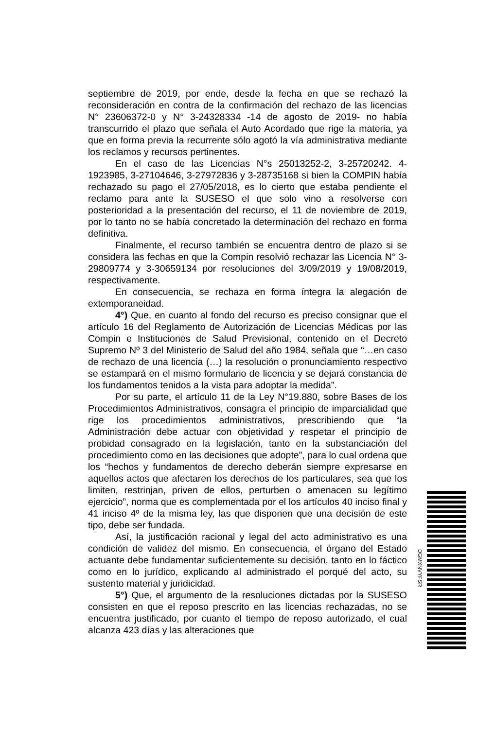septiembre de 2019, por ende, desde la fecha en que se rechazó la reconsideración en contra de la confirmación del rechazo de las licencias N° 23606372-0 y N° 3-24328334 -14 de agosto de 2019- no había transcurrido el plazo que señala el Auto Acordado que rige la materia, ya que en forma previa la recurrente sólo agotó la vía administrativa mediante los reclamos y recursos pertinentes.
En el caso de las Licencias N°s 25013252-2, 3-25720242. 4-1923985, 3-27104646, 3-27972836 y 3-28735168 si bien la COMPIN había rechazado su pago el 27/05/2018, es lo cierto que estaba pendiente el reclamo para ante la SUSESO el que solo vino a resolverse con posterioridad a la presentación del recurso, el 11 de noviembre de 2019, por lo tanto no se había concretado la determinación del rechazo en forma definitiva.
Finalmente, el recurso también se encuentra dentro de plazo si se considera las fechas en que la Compin resolvió rechazar las Licencia N° 3-29809774 y 3-30659134 por resoluciones del 3/09/2019 y 19/08/2019, respectivamente.
En consecuencia, se rechaza en forma íntegra la alegación de extemporaneidad.
4°) Que, en cuanto al fondo del recurso es preciso consignar que el artículo 16 del Reglamento de Autorización de Licencias Médicas por las Compin e Instituciones de Salud Previsional, contenido en el Decreto Supremo Nº 3 del Ministerio de Salud del año 1984, señala que “…en caso de rechazo de una licencia (…) la resolución o pronunciamiento respectivo se estampará en el mismo formulario de licencia y se dejará constancia de los fundamentos tenidos a la vista para adoptar la medida”.
Por su parte, el artículo 11 de la Ley N°19.880, sobre Bases de los Procedimientos Administrativos, consagra el principio de imparcialidad que rige los procedimientos administrativos, prescribiendo que “la Administración debe actuar con objetividad y respetar el principio de probidad consagrado en la legislación, tanto en la substanciación del procedimiento como en las decisiones que adopte”, para lo cual ordena que los “hechos y fundamentos de derecho deberán siempre expresarse en aquellos actos que afectaren los derechos de los particulares, sea que los limiten, restrinjan, priven de ellos, perturben o amenacen su legítimo ejercicio”, norma que es complementada por el los artículos 40 inciso final y 41 inciso 4º de la misma ley, las que disponen que una decisión de este tipo, debe ser fundada.
Así, la justificación racional y legal del acto administrativo es una condición de validez del mismo. En consecuencia, el órgano del Estado actuante debe fundamentar suficientemente su decisión, tanto en lo fáctico como en lo jurídico, explicando al administrado el porqué del acto, su sustento material y juridicidad.
5°) Que, el argumento de la resoluciones dictadas por la SUSESO consisten en que el reposo prescrito en las licencias rechazadas, no se encuentra justificado, por cuanto el tiempo de reposo autorizado, el cual alcanza 423 días y las alteraciones que
DGMXNVYFSR